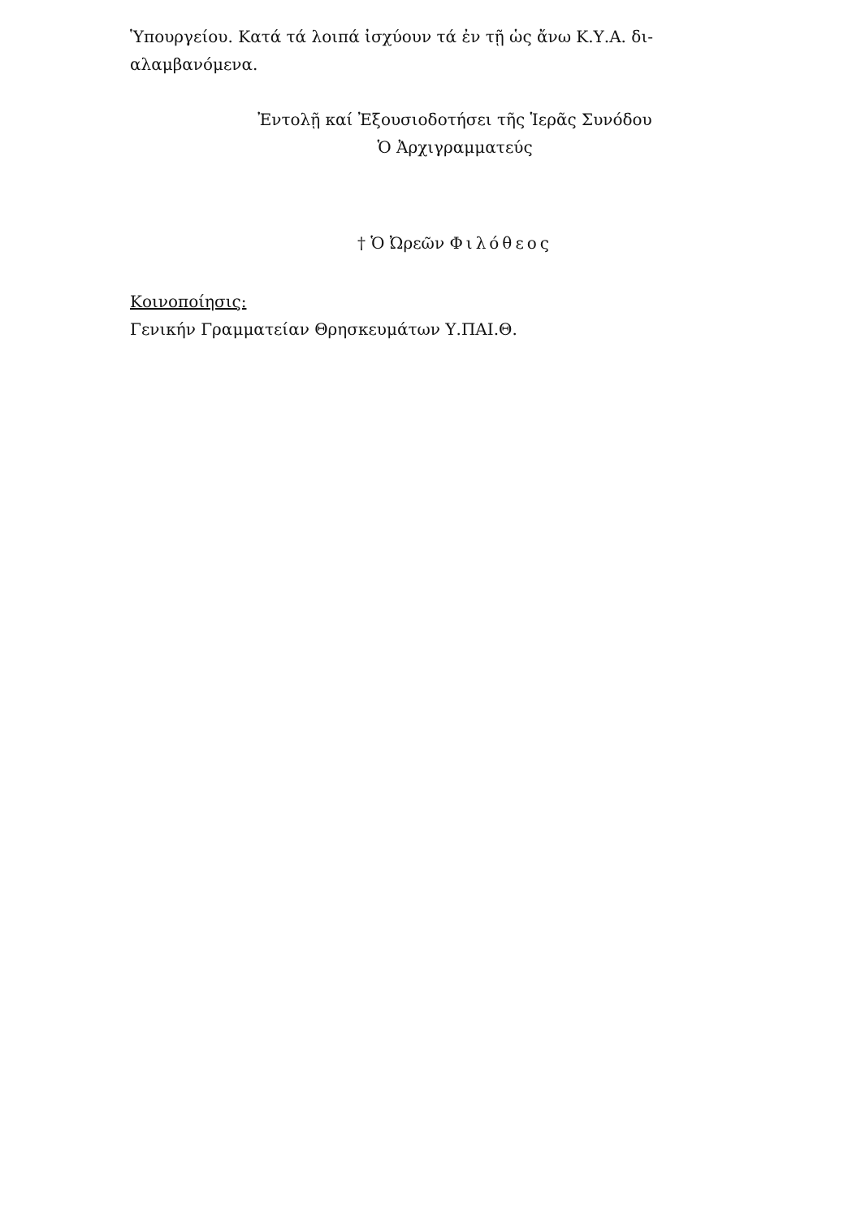Ὑπουργείου. Κατά τά λοιπά ἰσχύουν τά ἐν τῇ ὡς ἄνω Κ.Υ.Α. δι-
αλαμβανόμενα.
Ἐντολῇ καί Ἐξουσιοδοτήσει τῆς Ἱερᾶς Συνόδου
Ὁ Ἀρχιγραμματεύς
† Ὁ Ὠρεῶν Φιλόθεος
Κοινοποίησις:
Γενικήν Γραμματείαν Θρησκευμάτων Υ.ΠΑΙ.Θ.